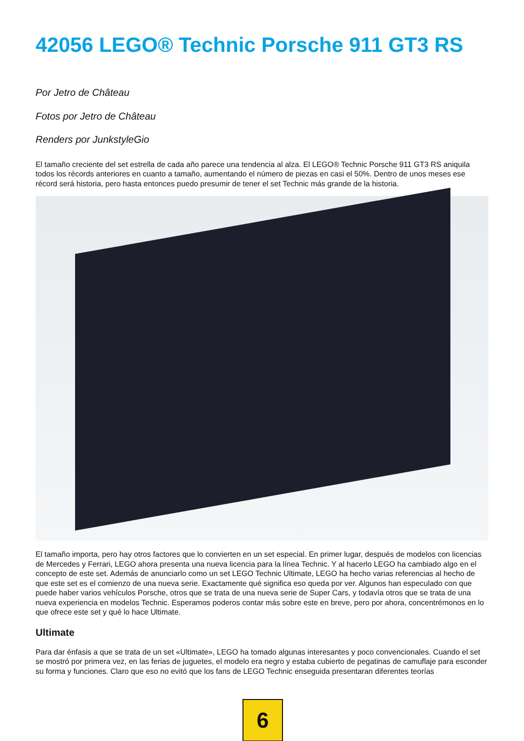42056 LEGO® Technic Porsche 911 GT3 RS
Por Jetro de Château
Fotos por Jetro de Château
Renders por JunkstyleGio
El tamaño creciente del set estrella de cada año parece una tendencia al alza. El LEGO® Technic Porsche 911 GT3 RS aniquila todos los récords anteriores en cuanto a tamaño, aumentando el número de piezas en casi el 50%. Dentro de unos meses ese récord será historia, pero hasta entonces puedo presumir de tener el set Technic más grande de la historia.
El tamaño importa, pero hay otros factores que lo convierten en un set especial. En primer lugar, después de modelos con licencias de Mercedes y Ferrari, LEGO ahora presenta una nueva licencia para la línea Technic. Y al hacerlo LEGO ha cambiado algo en el concepto de este set. Además de anunciarlo como un set LEGO Technic Ultimate, LEGO ha hecho varias referencias al hecho de que este set es el comienzo de una nueva serie. Exactamente qué significa eso queda por ver. Algunos han especulado con que puede haber varios vehículos Porsche, otros que se trata de una nueva serie de Super Cars, y todavía otros que se trata de una nueva experiencia en modelos Technic. Esperamos poderos contar más sobre este en breve, pero por ahora, concentrémonos en lo que ofrece este set y qué lo hace Ultimate.
Ultimate
Para dar énfasis a que se trata de un set «Ultimate», LEGO ha tomado algunas interesantes y poco convencionales. Cuando el set se mostró por primera vez, en las ferias de juguetes, el modelo era negro y estaba cubierto de pegatinas de camuflaje para esconder su forma y funciones. Claro que eso no evitó que los fans de LEGO Technic enseguida presentaran diferentes teorías
6